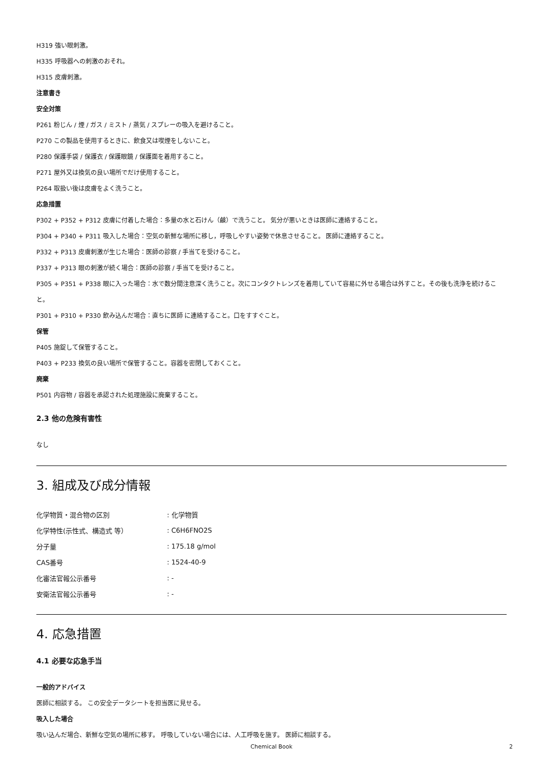H319 強い眼刺激。
H335 呼吸器への刺激のおそれ。
H315 皮膚刺激。
注意書き
安全対策
P261 粉じん / 煙 / ガス / ミスト / 蒸気 / スプレーの吸入を避けること。
P270 この製品を使用するときに、飲食又は喫煙をしないこと。
P280 保護手袋 / 保護衣 / 保護眼鏡 / 保護面を着用すること。
P271 屋外又は換気の良い場所でだけ使用すること。
P264 取扱い後は皮膚をよく洗うこと。
応急措置
P302 + P352 + P312 皮膚に付着した場合：多量の水と石けん（鹸）で洗うこと。 気分が悪いときは医師に連絡すること。
P304 + P340 + P311 吸入した場合：空気の新鮮な場所に移し，呼吸しやすい姿勢で休息させること。 医師に連絡すること。
P332 + P313 皮膚刺激が生じた場合：医師の診察 / 手当てを受けること。
P337 + P313 眼の刺激が続く場合：医師の診察 / 手当てを受けること。
P305 + P351 + P338 眼に入った場合：水で数分間注意深く洗うこと。次にコンタクトレンズを着用していて容易に外せる場合は外すこと。その後も洗浄を続けること。
P301 + P310 + P330 飲み込んだ場合：直ちに医師 に連絡すること。口をすすぐこと。
保管
P405 施錠して保管すること。
P403 + P233 換気の良い場所で保管すること。容器を密閉しておくこと。
廃棄
P501 内容物 / 容器を承認された処理施設に廃棄すること。
2.3 他の危険有害性
なし
3. 組成及び成分情報
| 化学物質・混合物の区別 | : 化学物質 |
| 化学特性(示性式、構造式 等） | : C6H6FNO2S |
| 分子量 | : 175.18 g/mol |
| CAS番号 | : 1524-40-9 |
| 化審法官報公示番号 | : - |
| 安衛法官報公示番号 | : - |
4. 応急措置
4.1 必要な応急手当
一般的アドバイス
医師に相談する。 この安全データシートを担当医に見せる。
吸入した場合
吸い込んだ場合、新鮮な空気の場所に移す。 呼吸していない場合には、人工呼吸を施す。 医師に相談する。
Chemical Book 2